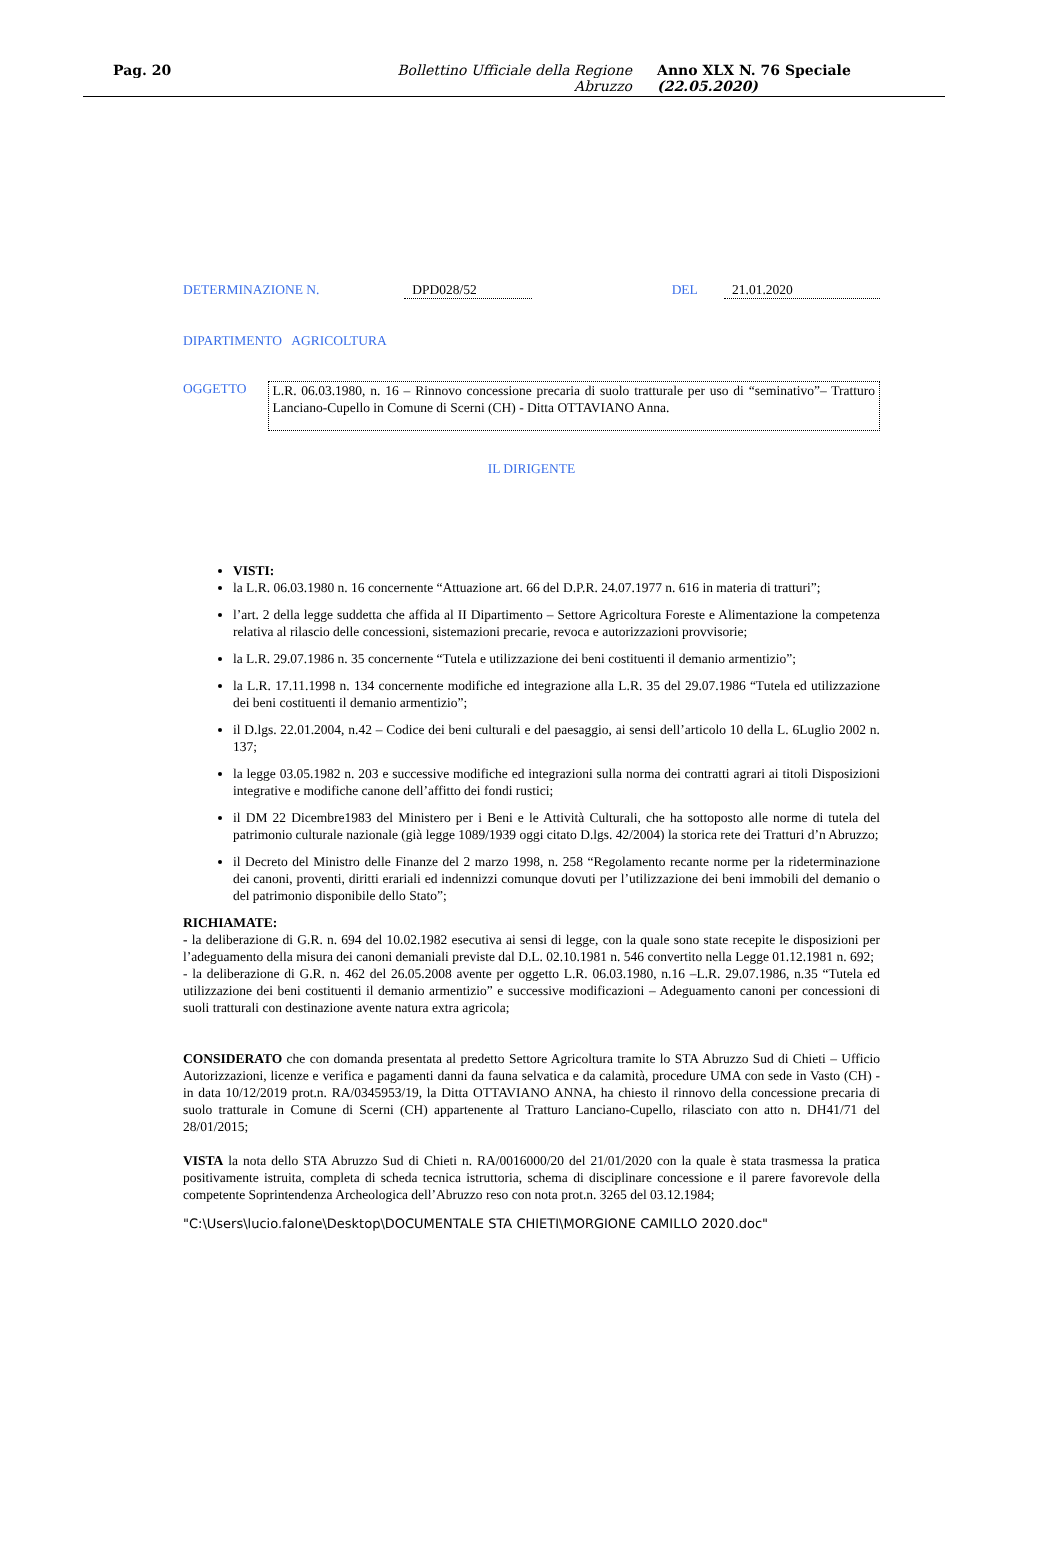Pag. 20 Bollettino Ufficiale della Regione Abruzzo Anno XLX N. 76 Speciale (22.05.2020)
DETERMINAZIONE N. DPD028/52 DEL 21.01.2020
DIPARTIMENTO AGRICOLTURA
OGGETTO
L.R. 06.03.1980, n. 16 – Rinnovo concessione precaria di suolo tratturale per uso di “seminativo”– Tratturo Lanciano-Cupello in Comune di Scerni (CH) - Ditta OTTAVIANO Anna.
IL DIRIGENTE
VISTI:
la L.R. 06.03.1980 n. 16 concernente “Attuazione art. 66 del D.P.R. 24.07.1977 n. 616 in materia di tratturi”;
l’art. 2 della legge suddetta che affida al II Dipartimento – Settore Agricoltura Foreste e Alimentazione la competenza relativa al rilascio delle concessioni, sistemazioni precarie, revoca e autorizzazioni provvisorie;
la L.R. 29.07.1986 n. 35 concernente “Tutela e utilizzazione dei beni costituenti il demanio armentizio”;
la L.R. 17.11.1998 n. 134 concernente modifiche ed integrazione alla L.R. 35 del 29.07.1986 “Tutela ed utilizzazione dei beni costituenti il demanio armentizio”;
il D.lgs. 22.01.2004, n.42 – Codice dei beni culturali e del paesaggio, ai sensi dell’articolo 10 della L. 6Luglio 2002 n. 137;
la legge 03.05.1982 n. 203 e successive modifiche ed integrazioni sulla norma dei contratti agrari ai titoli Disposizioni integrative e modifiche canone dell’affitto dei fondi rustici;
il DM 22 Dicembre1983 del Ministero per i Beni e le Attività Culturali, che ha sottoposto alle norme di tutela del patrimonio culturale nazionale (già legge 1089/1939 oggi citato D.lgs. 42/2004) la storica rete dei Tratturi d’n Abruzzo;
il Decreto del Ministro delle Finanze del 2 marzo 1998, n. 258 “Regolamento recante norme per la rideterminazione dei canoni, proventi, diritti erariali ed indennizzi comunque dovuti per l’utilizzazione dei beni immobili del demanio o del patrimonio disponibile dello Stato”;
RICHIAMATE:
- la deliberazione di G.R. n. 694 del 10.02.1982 esecutiva ai sensi di legge, con la quale sono state recepite le disposizioni per l’adeguamento della misura dei canoni demaniali previste dal D.L. 02.10.1981 n. 546 convertito nella Legge 01.12.1981 n. 692;
- la deliberazione di G.R. n. 462 del 26.05.2008 avente per oggetto L.R. 06.03.1980, n.16 –L.R. 29.07.1986, n.35 “Tutela ed utilizzazione dei beni costituenti il demanio armentizio” e successive modificazioni – Adeguamento canoni per concessioni di suoli tratturali con destinazione avente natura extra agricola;
CONSIDERATO che con domanda presentata al predetto Settore Agricoltura tramite lo STA Abruzzo Sud di Chieti – Ufficio Autorizzazioni, licenze e verifica e pagamenti danni da fauna selvatica e da calamità, procedure UMA con sede in Vasto (CH) - in data 10/12/2019 prot.n. RA/0345953/19, la Ditta OTTAVIANO ANNA, ha chiesto il rinnovo della concessione precaria di suolo tratturale in Comune di Scerni (CH) appartenente al Tratturo Lanciano-Cupello, rilasciato con atto n. DH41/71 del 28/01/2015;
VISTA la nota dello STA Abruzzo Sud di Chieti n. RA/0016000/20 del 21/01/2020 con la quale è stata trasmessa la pratica positivamente istruita, completa di scheda tecnica istruttoria, schema di disciplinare concessione e il parere favorevole della competente Soprintendenza Archeologica dell’Abruzzo reso con nota prot.n. 3265 del 03.12.1984;
"C:\Users\lucio.falone\Desktop\DOCUMENTALE STA CHIETI\MORGIONE CAMILLO 2020.doc"